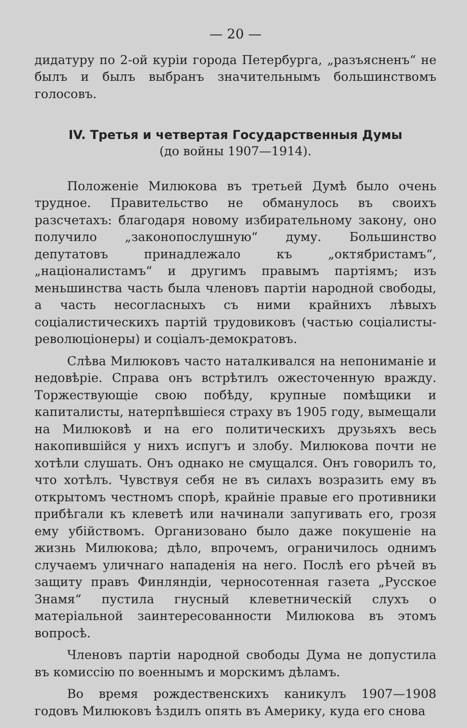— 20 —
дидатуру по 2-ой куріи города Петербурга, „разъясненъ“ не былъ и былъ выбранъ значительнымъ большинствомъ голосовъ.
IV. Третья и четвертая Государственныя Думы
(до войны 1907—1914).
Положеніе Милюкова въ третьей Думѣ было очень трудное. Правительство не обманулось въ своихъ разсчетахъ: благодаря новому избирательному закону, оно получило „законопослушную“ думу. Большинство депутатовъ принадлежало къ „октябристамъ“, „націоналистамъ“ и другимъ правымъ партіямъ; изъ меньшинства часть была членовъ партіи народной свободы, а часть несогласныхъ съ ними крайнихъ лѣвыхъ соціалистическихъ партій трудовиковъ (частью соціалисты-революціонеры) и соціалъ-демократовъ.
Слѣва Милюковъ часто наталкивался на непониманіе и недовѣріе. Справа онъ встрѣтилъ ожесточенную вражду. Торжествующіе свою побѣду, крупные помѣщики и капиталисты, натерпѣвшіеся страху въ 1905 году, вымещали на Милюковѣ и на его политическихъ друзьяхъ весь накопившійся у нихъ испугъ и злобу. Милюкова почти не хотѣли слушать. Онъ однако не смущался. Онъ говорилъ то, что хотѣлъ. Чувствуя себя не въ силахъ возразить ему въ открытомъ честномъ спорѣ, крайніе правые его противники прибѣгали къ клеветѣ или начинали запугивать его, грозя ему убійствомъ. Организовано было даже покушеніе на жизнь Милюкова; дѣло, впрочемъ, ограничилось однимъ случаемъ уличнаго нападенія на него. Послѣ его рѣчей въ защиту правъ Финляндіи, черносотенная газета „Русское Знамя“ пустила гнусный клеветническій слухъ о матеріальной заинтересованности Милюкова въ этомъ вопросѣ.
Членовъ партіи народной свободы Дума не допустила въ комиссію по военнымъ и морскимъ дѣламъ.
Во время рождественскихъ каникулъ 1907—1908 годовъ Милюковъ ѣздилъ опять въ Америку, куда его снова